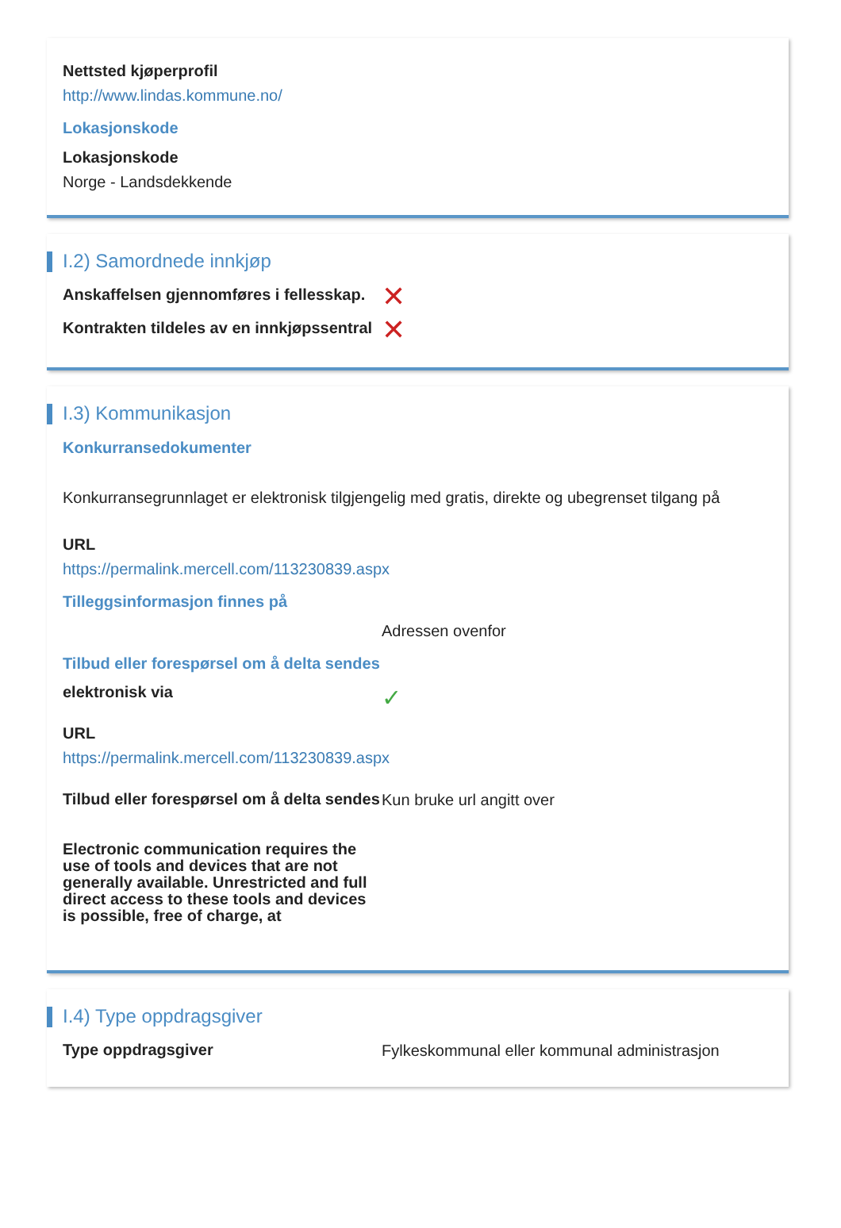Nettsted kjøperprofil
http://www.lindas.kommune.no/
Lokasjonskode
Lokasjonskode
Norge - Landsdekkende
I.2) Samordnede innkjøp
Anskaffelsen gjennomføres i fellesskap.
✕
Kontrakten tildeles av en innkjøpssentral
✕
I.3) Kommunikasjon
Konkurransedokumenter
Konkurransegrunnlaget er elektronisk tilgjengelig med gratis, direkte og ubegrenset tilgang på
URL
https://permalink.mercell.com/113230839.aspx
Tilleggsinformasjon finnes på
Adressen ovenfor
Tilbud eller forespørsel om å delta sendes
elektronisk via
✓
URL
https://permalink.mercell.com/113230839.aspx
Tilbud eller forespørsel om å delta sendes
Kun bruke url angitt over
Electronic communication requires the use of tools and devices that are not generally available. Unrestricted and full direct access to these tools and devices is possible, free of charge, at
I.4) Type oppdragsgiver
Type oppdragsgiver
Fylkeskommunal eller kommunal administrasjon